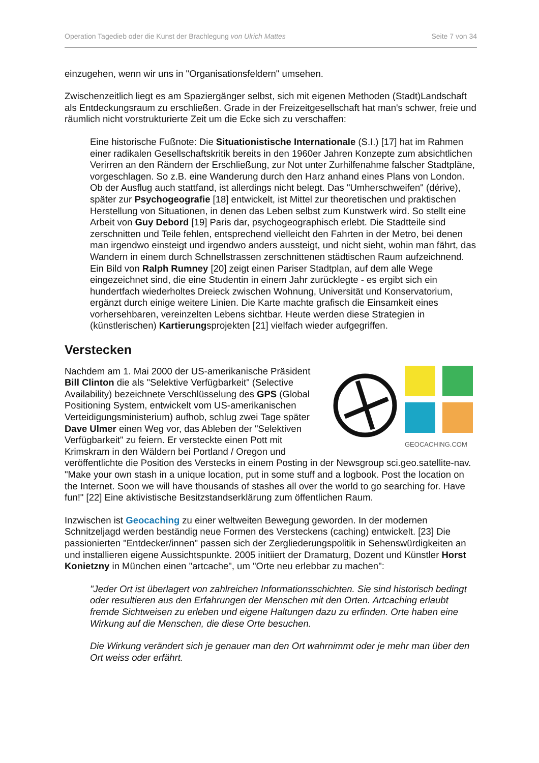Operation Tagedieb oder die Kunst der Brachlegung von Ulrich Mattes Seite 7 von 34
einzugehen, wenn wir uns in "Organisationsfeldern" umsehen.
Zwischenzeitlich liegt es am Spaziergänger selbst, sich mit eigenen Methoden (Stadt)Landschaft als Entdeckungsraum zu erschließen. Grade in der Freizeitgesellschaft hat man's schwer, freie und räumlich nicht vorstrukturierte Zeit um die Ecke sich zu verschaffen:
Eine historische Fußnote: Die Situationistische Internationale (S.I.) [17] hat im Rahmen einer radikalen Gesellschaftskritik bereits in den 1960er Jahren Konzepte zum absichtlichen Verirren an den Rändern der Erschließung, zur Not unter Zurhilfenahme falscher Stadtpläne, vorgeschlagen. So z.B. eine Wanderung durch den Harz anhand eines Plans von London. Ob der Ausflug auch stattfand, ist allerdings nicht belegt. Das "Umherschweifen" (dérive), später zur Psychogeografie [18] entwickelt, ist Mittel zur theoretischen und praktischen Herstellung von Situationen, in denen das Leben selbst zum Kunstwerk wird. So stellt eine Arbeit von Guy Debord [19] Paris dar, psychogeographisch erlebt. Die Stadtteile sind zerschnitten und Teile fehlen, entsprechend vielleicht den Fahrten in der Metro, bei denen man irgendwo einsteigt und irgendwo anders aussteigt, und nicht sieht, wohin man fährt, das Wandern in einem durch Schnellstrassen zerschnittenen städtischen Raum aufzeichnend. Ein Bild von Ralph Rumney [20] zeigt einen Pariser Stadtplan, auf dem alle Wege eingezeichnet sind, die eine Studentin in einem Jahr zurücklegte - es ergibt sich ein hundertfach wiederholtes Dreieck zwischen Wohnung, Universität und Konservatorium, ergänzt durch einige weitere Linien. Die Karte machte grafisch die Einsamkeit eines vorhersehbaren, vereinzelten Lebens sichtbar. Heute werden diese Strategien in (künstlerischen) Kartierungsprojekten [21] vielfach wieder aufgegriffen.
Verstecken
GEOCACHING.COM
Nachdem am 1. Mai 2000 der US-amerikanische Präsident Bill Clinton die als "Selektive Verfügbarkeit" (Selective Availability) bezeichnete Verschlüsselung des GPS (Global Positioning System, entwickelt vom US-amerikanischen Verteidigungsministerium) aufhob, schlug zwei Tage später Dave Ulmer einen Weg vor, das Ableben der "Selektiven Verfügbarkeit" zu feiern. Er versteckte einen Pott mit Krimskram in den Wäldern bei Portland / Oregon und veröffentlichte die Position des Verstecks in einem Posting in der Newsgroup sci.geo.satellite-nav. "Make your own stash in a unique location, put in some stuff and a logbook. Post the location on the Internet. Soon we will have thousands of stashes all over the world to go searching for. Have fun!" [22] Eine aktivistische Besitzstandserklärung zum öffentlichen Raum.
Inzwischen ist Geocaching zu einer weltweiten Bewegung geworden. In der modernen Schnitzeljagd werden beständig neue Formen des Versteckens (caching) entwickelt. [23] Die passionierten "Entdecker/innen" passen sich der Zergliederungspolitik in Sehenswürdigkeiten an und installieren eigene Aussichtspunkte. 2005 initiiert der Dramaturg, Dozent und Künstler Horst Konietzny in München einen "artcache", um "Orte neu erlebbar zu machen":
"Jeder Ort ist überlagert von zahlreichen Informationsschichten. Sie sind historisch bedingt oder resultieren aus den Erfahrungen der Menschen mit den Orten. Artcaching erlaubt fremde Sichtweisen zu erleben und eigene Haltungen dazu zu erfinden. Orte haben eine Wirkung auf die Menschen, die diese Orte besuchen.
Die Wirkung verändert sich je genauer man den Ort wahrnimmt oder je mehr man über den Ort weiss oder erfährt.